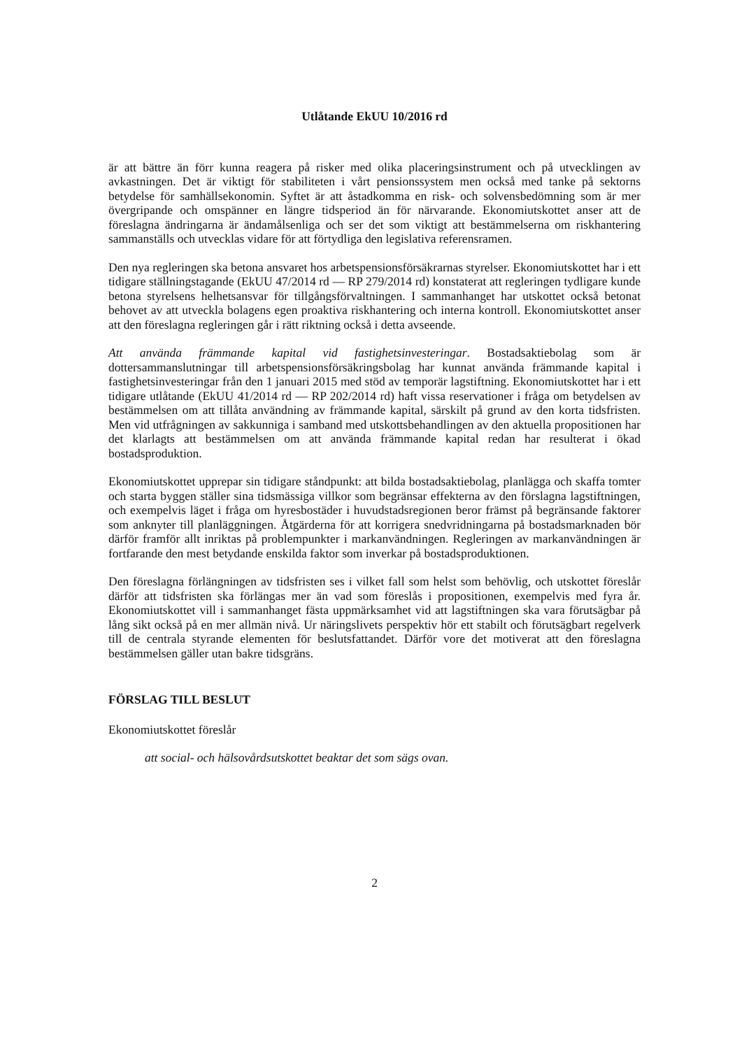Utlåtande EkUU 10/2016 rd
är att bättre än förr kunna reagera på risker med olika placeringsinstrument och på utvecklingen av avkastningen. Det är viktigt för stabiliteten i vårt pensionssystem men också med tanke på sektorns betydelse för samhällsekonomin. Syftet är att åstadkomma en risk- och solvensbedömning som är mer övergripande och omspänner en längre tidsperiod än för närvarande. Ekonomiutskottet anser att de föreslagna ändringarna är ändamålsenliga och ser det som viktigt att bestämmelserna om riskhantering sammanställs och utvecklas vidare för att förtydliga den legislativa referensramen.
Den nya regleringen ska betona ansvaret hos arbetspensionsförsäkrarnas styrelser. Ekonomiutskottet har i ett tidigare ställningstagande (EkUU 47/2014 rd — RP 279/2014 rd) konstaterat att regleringen tydligare kunde betona styrelsens helhetsansvar för tillgångsförvaltningen. I sammanhanget har utskottet också betonat behovet av att utveckla bolagens egen proaktiva riskhantering och interna kontroll. Ekonomiutskottet anser att den föreslagna regleringen går i rätt riktning också i detta avseende.
Att använda främmande kapital vid fastighetsinvesteringar. Bostadsaktiebolag som är dottersammanslutningar till arbetspensionsförsäkringsbolag har kunnat använda främmande kapital i fastighetsinvesteringar från den 1 januari 2015 med stöd av temporär lagstiftning. Ekonomiutskottet har i ett tidigare utlåtande (EkUU 41/2014 rd — RP 202/2014 rd) haft vissa reservationer i fråga om betydelsen av bestämmelsen om att tillåta användning av främmande kapital, särskilt på grund av den korta tidsfristen. Men vid utfrågningen av sakkunniga i samband med utskottsbehandlingen av den aktuella propositionen har det klarlagts att bestämmelsen om att använda främmande kapital redan har resulterat i ökad bostadsproduktion.
Ekonomiutskottet upprepar sin tidigare ståndpunkt: att bilda bostadsaktiebolag, planlägga och skaffa tomter och starta byggen ställer sina tidsmässiga villkor som begränsar effekterna av den förslagna lagstiftningen, och exempelvis läget i fråga om hyresbostäder i huvudstadsregionen beror främst på begränsande faktorer som anknyter till planläggningen. Åtgärderna för att korrigera snedvridningarna på bostadsmarknaden bör därför framför allt inriktas på problempunkter i markanvändningen. Regleringen av markanvändningen är fortfarande den mest betydande enskilda faktor som inverkar på bostadsproduktionen.
Den föreslagna förlängningen av tidsfristen ses i vilket fall som helst som behövlig, och utskottet föreslår därför att tidsfristen ska förlängas mer än vad som föreslås i propositionen, exempelvis med fyra år. Ekonomiutskottet vill i sammanhanget fästa uppmärksamhet vid att lagstiftningen ska vara förutsägbar på lång sikt också på en mer allmän nivå. Ur näringslivets perspektiv hör ett stabilt och förutsägbart regelverk till de centrala styrande elementen för beslutsfattandet. Därför vore det motiverat att den föreslagna bestämmelsen gäller utan bakre tidsgräns.
FÖRSLAG TILL BESLUT
Ekonomiutskottet föreslår
att social- och hälsovårdsutskottet beaktar det som sägs ovan.
2